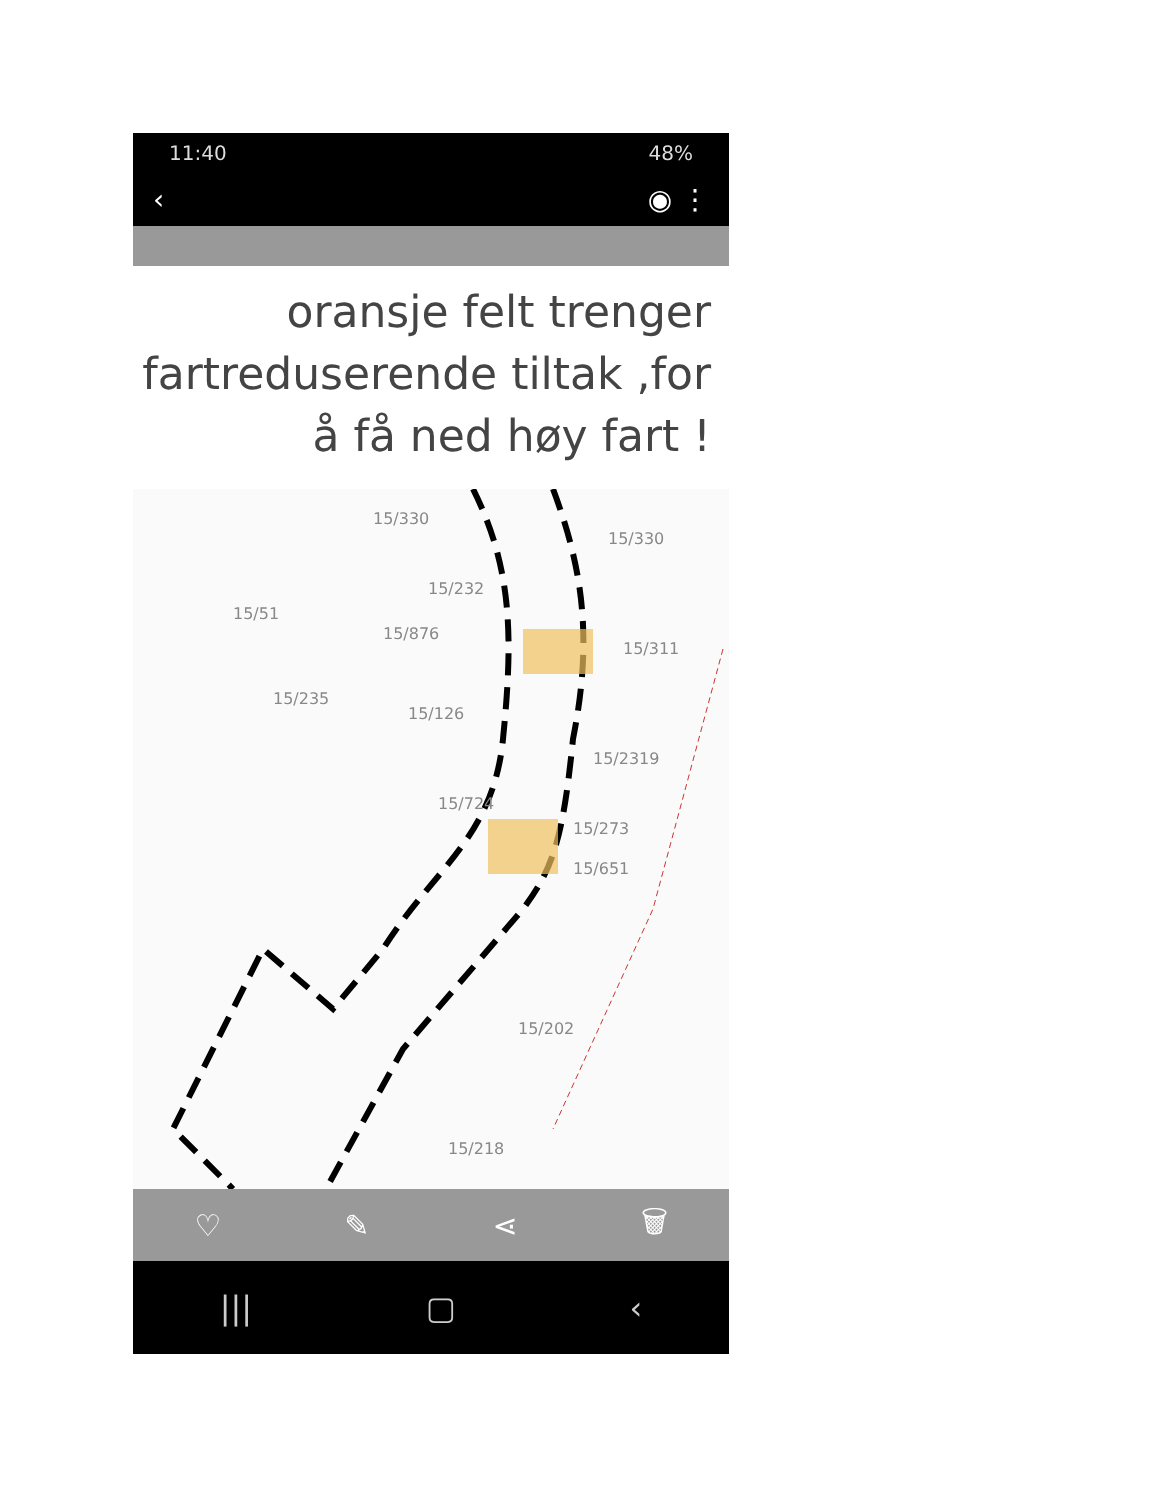11:40 48%
‹ ◉ ⋮
oransje felt trenger fartreduserende tiltak ,for å få ned høy fart !
15/330
15/330
15/232
15/51
15/876
15/311
15/235
15/126
15/724
15/2319
15/273
15/651
15/202
15/218
♡ ✎ ⋖ 🗑
||| ▢ ‹